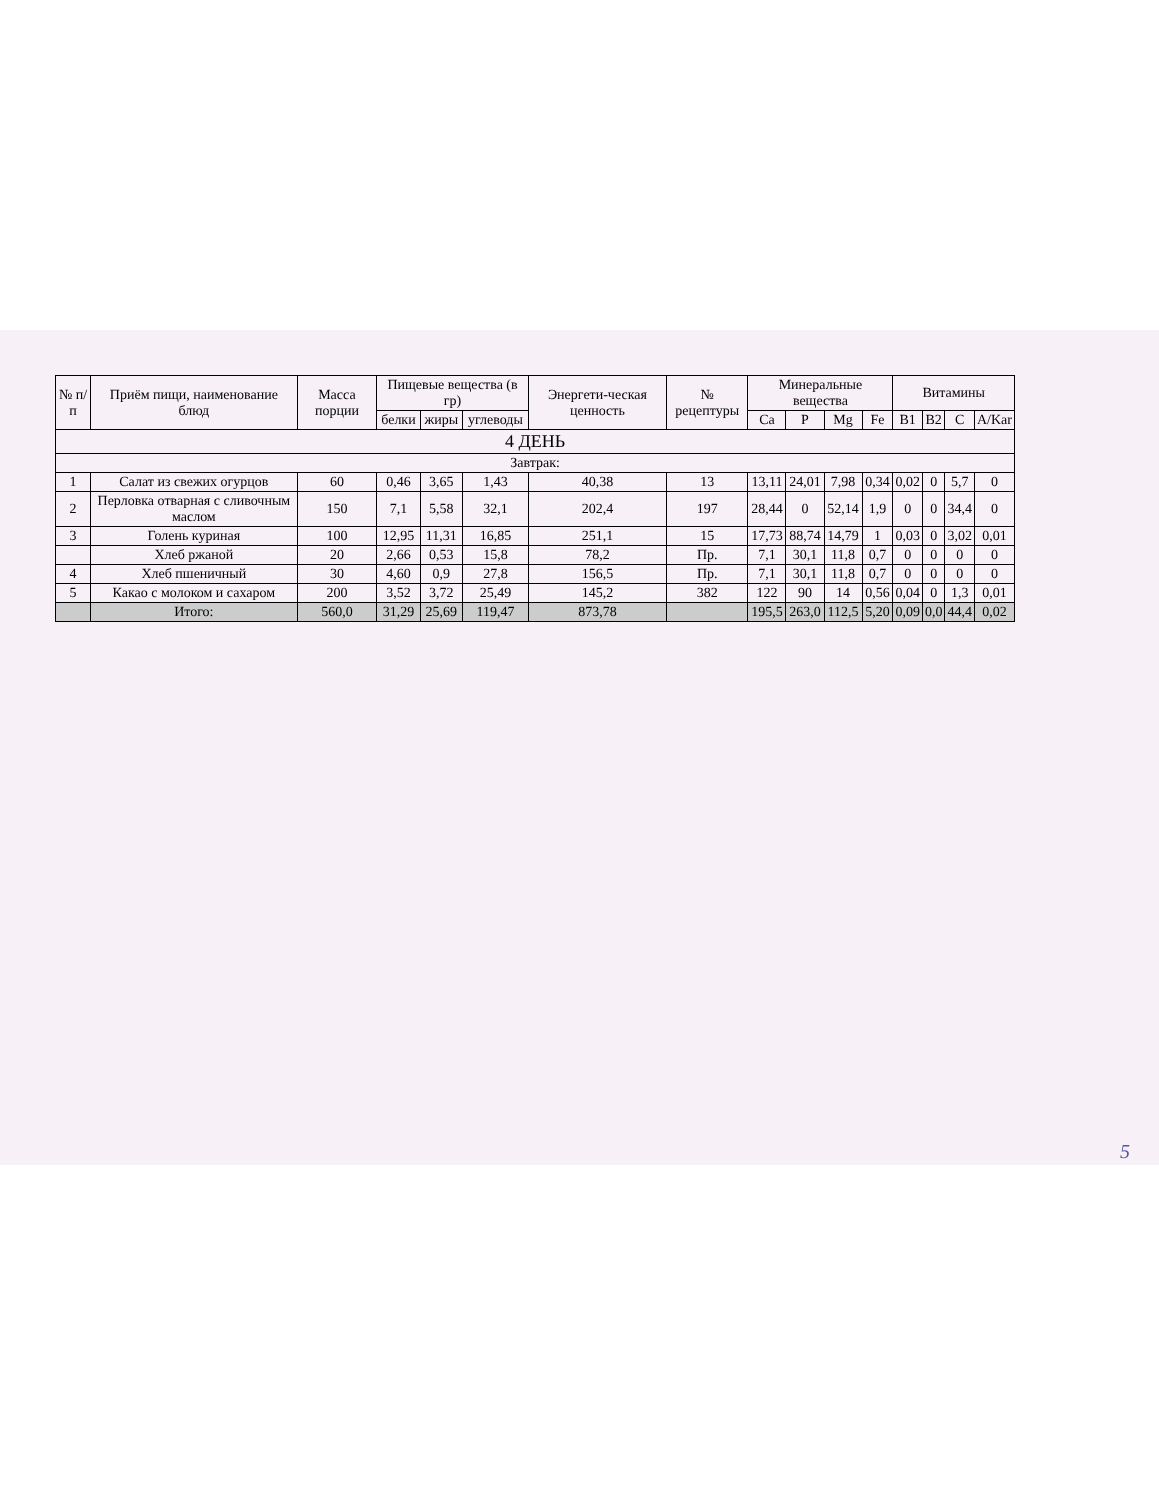| № п/п | Приём пищи, наименование блюд | Масса порции | Пищевые вещества (в гр) | | | Энергети-ческая ценность | № рецептуры | Минеральные вещества | | | | Витамины | | | |
| --- | --- | --- | --- | --- | --- | --- | --- | --- | --- | --- | --- | --- | --- | --- | --- |
| | | | белки | жиры | углеводы | | | Ca | P | Mg | Fe | B1 | B2 | C | A/Kar |
| 4 ДЕНЬ | | | | | | | | | | | | | | | |
| Завтрак: | | | | | | | | | | | | | | | |
| 1 | Салат из свежих огурцов | 60 | 0,46 | 3,65 | 1,43 | 40,38 | 13 | 13,11 | 24,01 | 7,98 | 0,34 | 0,02 | 0 | 5,7 | 0 |
| 2 | Перловка отварная с сливочным маслом | 150 | 7,1 | 5,58 | 32,1 | 202,4 | 197 | 28,44 | 0 | 52,14 | 1,9 | 0 | 0 | 34,4 | 0 |
| 3 | Голень куриная | 100 | 12,95 | 11,31 | 16,85 | 251,1 | 15 | 17,73 | 88,74 | 14,79 | 1 | 0,03 | 0 | 3,02 | 0,01 |
| | Хлеб ржаной | 20 | 2,66 | 0,53 | 15,8 | 78,2 | Пр. | 7,1 | 30,1 | 11,8 | 0,7 | 0 | 0 | 0 | 0 |
| 4 | Хлеб пшеничный | 30 | 4,60 | 0,9 | 27,8 | 156,5 | Пр. | 7,1 | 30,1 | 11,8 | 0,7 | 0 | 0 | 0 | 0 |
| 5 | Какао с молоком и сахаром | 200 | 3,52 | 3,72 | 25,49 | 145,2 | 382 | 122 | 90 | 14 | 0,56 | 0,04 | 0 | 1,3 | 0,01 |
| | Итого: | 560,0 | 31,29 | 25,69 | 119,47 | 873,78 | | 195,5 | 263,0 | 112,5 | 5,20 | 0,09 | 0,0 | 44,4 | 0,02 |
5